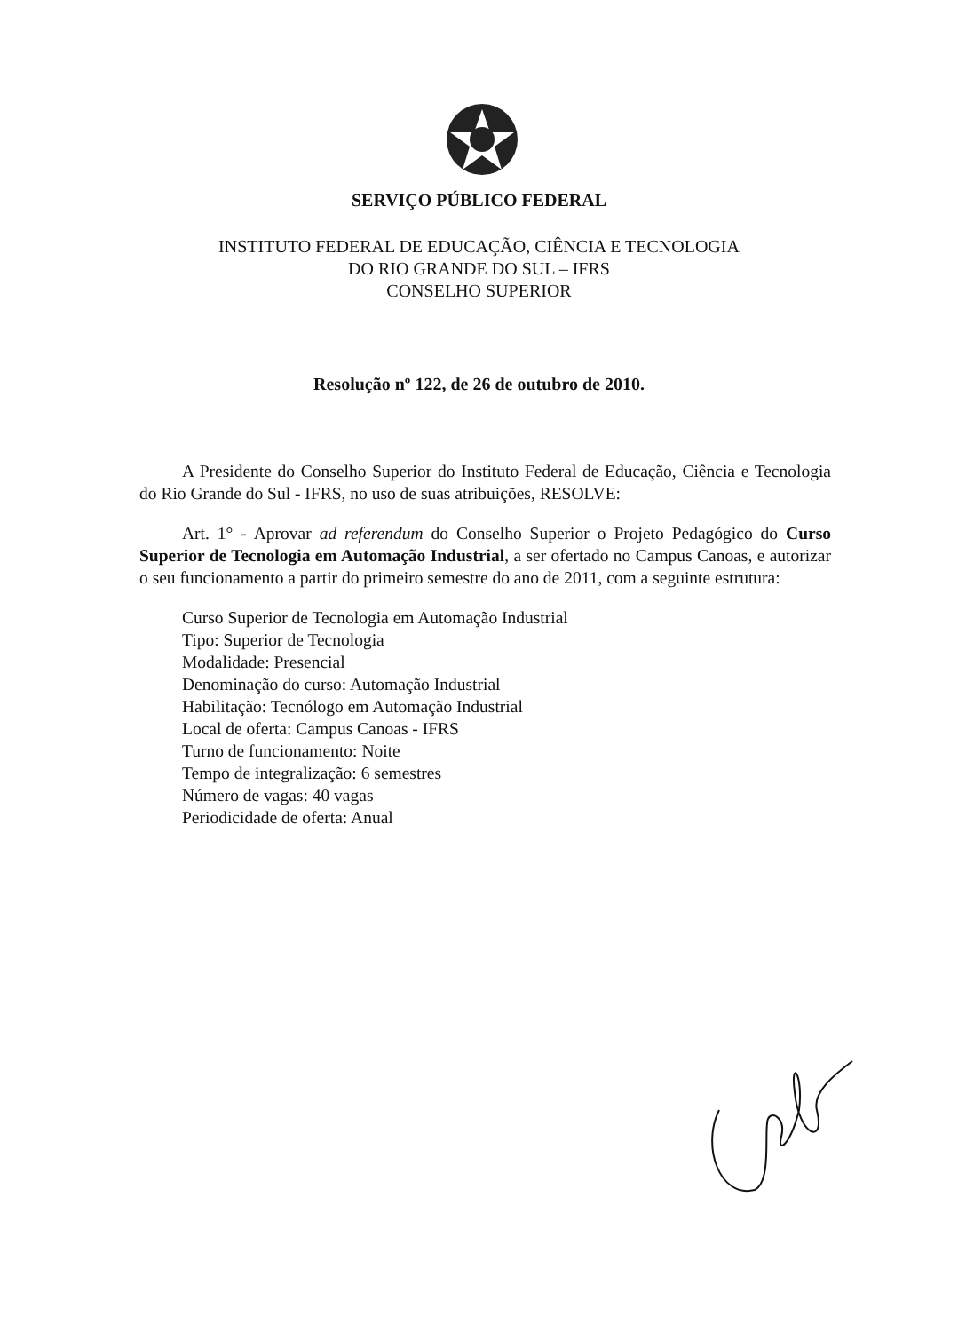SERVIÇO PÚBLICO FEDERAL
INSTITUTO FEDERAL DE EDUCAÇÃO, CIÊNCIA E TECNOLOGIA
DO RIO GRANDE DO SUL – IFRS
CONSELHO SUPERIOR
Resolução nº 122, de 26 de outubro de 2010.
A Presidente do Conselho Superior do Instituto Federal de Educação, Ciência e Tecnologia do Rio Grande do Sul - IFRS, no uso de suas atribuições, RESOLVE:
Art. 1° - Aprovar ad referendum do Conselho Superior o Projeto Pedagógico do Curso Superior de Tecnologia em Automação Industrial, a ser ofertado no Campus Canoas, e autorizar o seu funcionamento a partir do primeiro semestre do ano de 2011, com a seguinte estrutura:
Curso Superior de Tecnologia em Automação Industrial
Tipo: Superior de Tecnologia
Modalidade: Presencial
Denominação do curso: Automação Industrial
Habilitação: Tecnólogo em Automação Industrial
Local de oferta: Campus Canoas - IFRS
Turno de funcionamento: Noite
Tempo de integralização: 6 semestres
Número de vagas: 40 vagas
Periodicidade de oferta: Anual